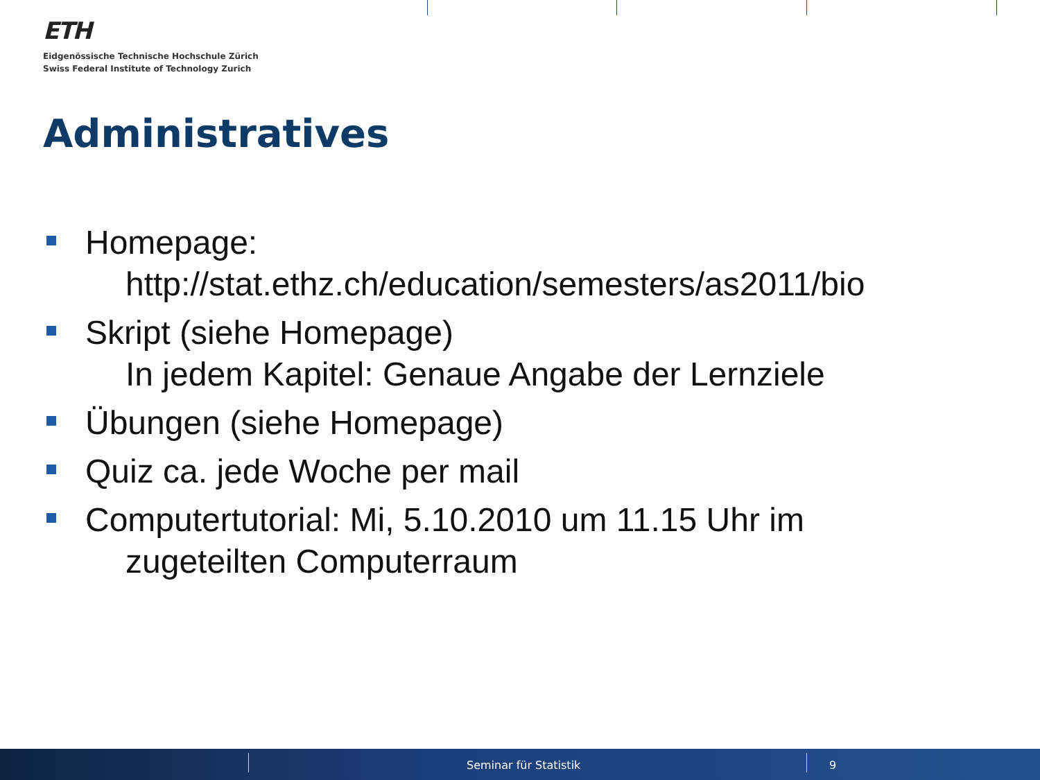ETH
Eidgenössische Technische Hochschule Zürich
Swiss Federal Institute of Technology Zurich
Administratives
Homepage:
http://stat.ethz.ch/education/semesters/as2011/bio
Skript (siehe Homepage)
In jedem Kapitel: Genaue Angabe der Lernziele
Übungen (siehe Homepage)
Quiz ca. jede Woche per mail
Computertutorial: Mi, 5.10.2010 um 11.15 Uhr im
zugeteilten Computerraum
Seminar für Statistik 9